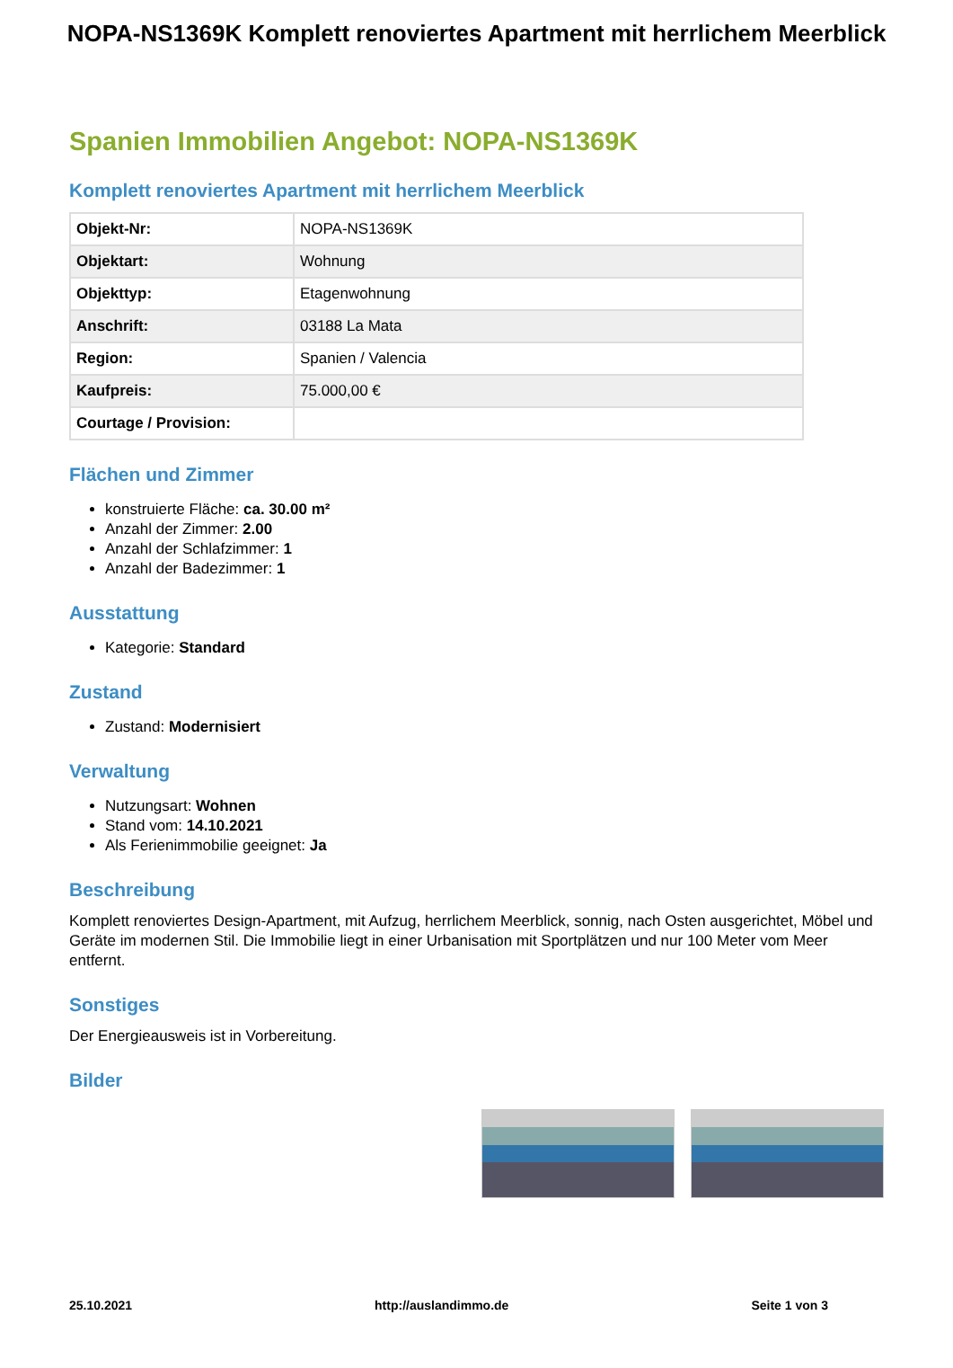NOPA-NS1369K Komplett renoviertes Apartment mit herrlichem Meerblick
Spanien Immobilien Angebot: NOPA-NS1369K
Komplett renoviertes Apartment mit herrlichem Meerblick
| Objekt-Nr: | NOPA-NS1369K |
| Objektart: | Wohnung |
| Objekttyp: | Etagenwohnung |
| Anschrift: | 03188 La Mata |
| Region: | Spanien / Valencia |
| Kaufpreis: | 75.000,00 € |
| Courtage / Provision: | |
Flächen und Zimmer
konstruierte Fläche: ca. 30.00 m²
Anzahl der Zimmer: 2.00
Anzahl der Schlafzimmer: 1
Anzahl der Badezimmer: 1
Ausstattung
Kategorie: Standard
Zustand
Zustand: Modernisiert
Verwaltung
Nutzungsart: Wohnen
Stand vom: 14.10.2021
Als Ferienimmobilie geeignet: Ja
Beschreibung
Komplett renoviertes Design-Apartment, mit Aufzug, herrlichem Meerblick, sonnig, nach Osten ausgerichtet, Möbel und Geräte im modernen Stil. Die Immobilie liegt in einer Urbanisation mit Sportplätzen und nur 100 Meter vom Meer entfernt.
Sonstiges
Der Energieausweis ist in Vorbereitung.
Bilder
25.10.2021 http://auslandimmo.de Seite 1 von 3